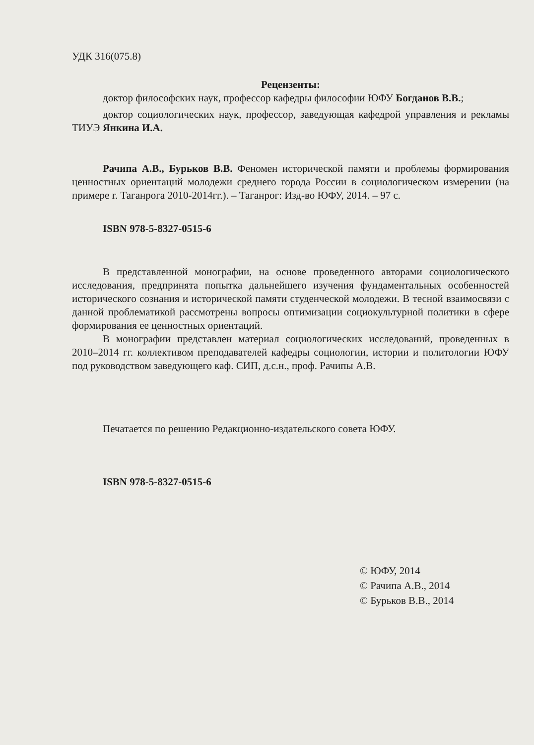УДК 316(075.8)
Рецензенты:
доктор философских наук, профессор кафедры философии ЮФУ Богданов В.В.;
доктор социологических наук, профессор, заведующая кафедрой управления и рекламы ТИУЭ Янкина И.А.
Рачипа А.В., Бурьков В.В. Феномен исторической памяти и проблемы формирования ценностных ориентаций молодежи среднего города России в социологическом измерении (на примере г. Таганрога 2010-2014гг.). – Таганрог: Изд-во ЮФУ, 2014. – 97 с.
ISBN 978-5-8327-0515-6
В представленной монографии, на основе проведенного авторами социологического исследования, предпринята попытка дальнейшего изучения фундаментальных особенностей исторического сознания и исторической памяти студенческой молодежи. В тесной взаимосвязи с данной проблематикой рассмотрены вопросы оптимизации социокультурной политики в сфере формирования ее ценностных ориентаций.
В монографии представлен материал социологических исследований, проведенных в 2010–2014 гг. коллективом преподавателей кафедры социологии, истории и политологии ЮФУ под руководством заведующего каф. СИП, д.с.н., проф. Рачипы А.В.
Печатается по решению Редакционно-издательского совета ЮФУ.
ISBN 978-5-8327-0515-6
© ЮФУ, 2014
© Рачипа А.В., 2014
© Бурьков В.В., 2014